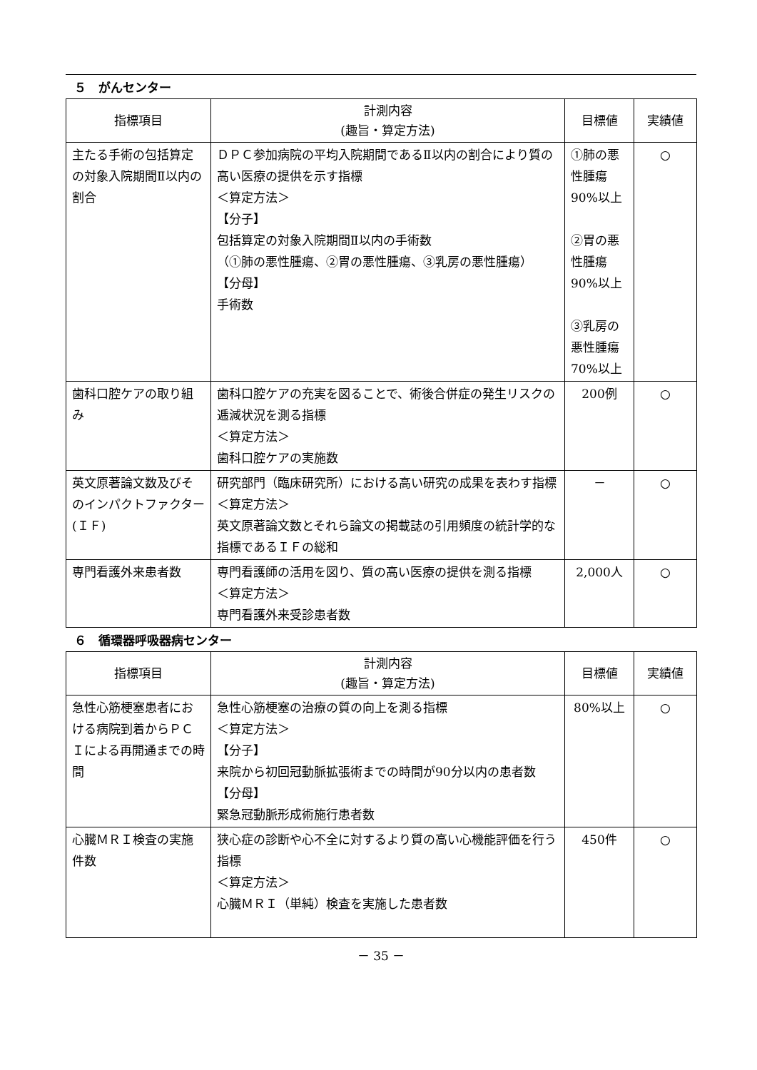５　がんセンター
| 指標項目 | 計測内容 (趣旨・算定方法) | 目標値 | 実績値 |
| --- | --- | --- | --- |
| 主たる手術の包括算定の対象入院期間Ⅱ以内の割合 | ＤＰＣ参加病院の平均入院期間であるⅡ以内の割合により質の高い医療の提供を示す指標 ＜算定方法＞ 【分子】 包括算定の対象入院期間Ⅱ以内の手術数 （①肺の悪性腫瘍、②胃の悪性腫瘍、③乳房の悪性腫瘍） 【分母】 手術数 | ①肺の悪性腫瘍 90%以上 ②胃の悪性腫瘍 90%以上 ③乳房の悪性腫瘍 70%以上 | ○ |
| 歯科口腔ケアの取り組み | 歯科口腔ケアの充実を図ることで、術後合併症の発生リスクの逓減状況を測る指標 ＜算定方法＞ 歯科口腔ケアの実施数 | 200例 | ○ |
| 英文原著論文数及びそのインパクトファクター(ＩＦ) | 研究部門（臨床研究所）における高い研究の成果を表わす指標 ＜算定方法＞ 英文原著論文数とそれら論文の掲載誌の引用頻度の統計学的な指標であるＩＦの総和 | － | ○ |
| 専門看護外来患者数 | 専門看護師の活用を図り、質の高い医療の提供を測る指標 ＜算定方法＞ 専門看護外来受診患者数 | 2,000人 | ○ |
６　循環器呼吸器病センター
| 指標項目 | 計測内容 (趣旨・算定方法) | 目標値 | 実績値 |
| --- | --- | --- | --- |
| 急性心筋梗塞患者における病院到着からＰＣＩによる再開通までの時間 | 急性心筋梗塞の治療の質の向上を測る指標 ＜算定方法＞ 【分子】 来院から初回冠動脈拡張術までの時間が90分以内の患者数 【分母】 緊急冠動脈形成術施行患者数 | 80%以上 | ○ |
| 心臓ＭＲＩ検査の実施件数 | 狭心症の診断や心不全に対するより質の高い心機能評価を行う指標 ＜算定方法＞ 心臓ＭＲＩ（単純）検査を実施した患者数 | 450件 | ○ |
－ 35 －